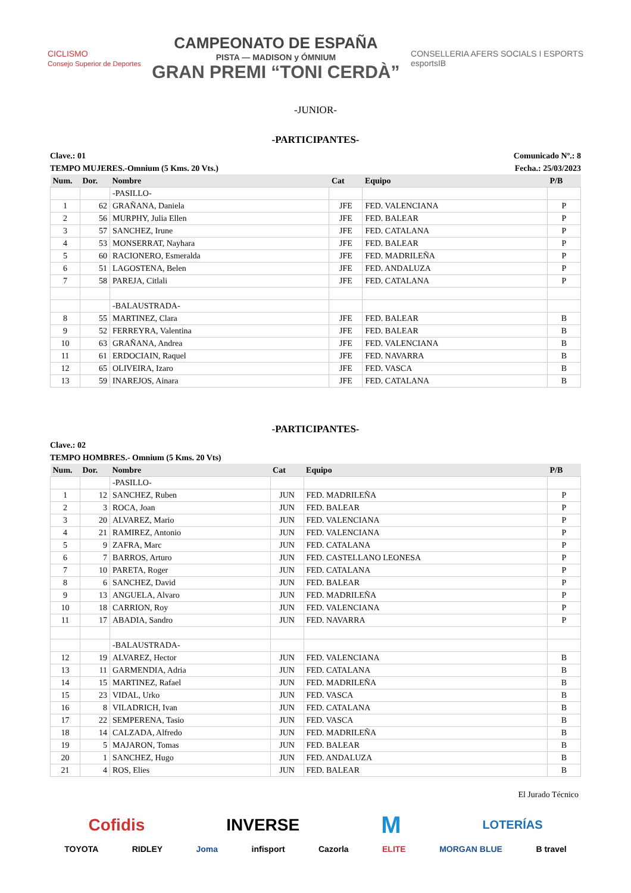CICLISMO
Consejo Superior de Deportes
CAMPEONATO DE ESPAÑA
PISTA — MADISON y ÓMNIUM
GRAN PREMI “TONI CERDÀ”
CONSELLERIA AFERS SOCIALS I ESPORTS
esportsIB
-JUNIOR-
-PARTICIPANTES-
Clave.: 01 Comunicado Nº.: 8
TEMPO MUJERES.-Omnium (5 Kms. 20 Vts.) Fecha.: 25/03/2023
| Num. | Dor. | Nombre | Cat | Equipo | P/B |
| --- | --- | --- | --- | --- | --- |
| | | -PASILLO- | | | |
| 1 | 62 | GRAÑANA, Daniela | JFE | FED. VALENCIANA | P |
| 2 | 56 | MURPHY, Julia Ellen | JFE | FED. BALEAR | P |
| 3 | 57 | SANCHEZ, Irune | JFE | FED. CATALANA | P |
| 4 | 53 | MONSERRAT, Nayhara | JFE | FED. BALEAR | P |
| 5 | 60 | RACIONERO, Esmeralda | JFE | FED. MADRILEÑA | P |
| 6 | 51 | LAGOSTENA, Belen | JFE | FED. ANDALUZA | P |
| 7 | 58 | PAREJA, Citlali | JFE | FED. CATALANA | P |
| | | -BALAUSTRADA- | | | |
| 8 | 55 | MARTINEZ, Clara | JFE | FED. BALEAR | B |
| 9 | 52 | FERREYRA, Valentina | JFE | FED. BALEAR | B |
| 10 | 63 | GRAÑANA, Andrea | JFE | FED. VALENCIANA | B |
| 11 | 61 | ERDOCIAIN, Raquel | JFE | FED. NAVARRA | B |
| 12 | 65 | OLIVEIRA, Izaro | JFE | FED. VASCA | B |
| 13 | 59 | INAREJOS, Ainara | JFE | FED. CATALANA | B |
-PARTICIPANTES-
Clave.: 02
TEMPO HOMBRES.- Omnium (5 Kms. 20 Vts)
| Num. | Dor. | Nombre | Cat | Equipo | P/B |
| --- | --- | --- | --- | --- | --- |
| | | -PASILLO- | | | |
| 1 | 12 | SANCHEZ, Ruben | JUN | FED. MADRILEÑA | P |
| 2 | 3 | ROCA, Joan | JUN | FED. BALEAR | P |
| 3 | 20 | ALVAREZ, Mario | JUN | FED. VALENCIANA | P |
| 4 | 21 | RAMIREZ, Antonio | JUN | FED. VALENCIANA | P |
| 5 | 9 | ZAFRA, Marc | JUN | FED. CATALANA | P |
| 6 | 7 | BARROS, Arturo | JUN | FED. CASTELLANO LEONESA | P |
| 7 | 10 | PARETA, Roger | JUN | FED. CATALANA | P |
| 8 | 6 | SANCHEZ, David | JUN | FED. BALEAR | P |
| 9 | 13 | ANGUELA, Alvaro | JUN | FED. MADRILEÑA | P |
| 10 | 18 | CARRION, Roy | JUN | FED. VALENCIANA | P |
| 11 | 17 | ABADIA, Sandro | JUN | FED. NAVARRA | P |
| | | -BALAUSTRADA- | | | |
| 12 | 19 | ALVAREZ, Hector | JUN | FED. VALENCIANA | B |
| 13 | 11 | GARMENDIA, Adria | JUN | FED. CATALANA | B |
| 14 | 15 | MARTINEZ, Rafael | JUN | FED. MADRILEÑA | B |
| 15 | 23 | VIDAL, Urko | JUN | FED. VASCA | B |
| 16 | 8 | VILADRICH, Ivan | JUN | FED. CATALANA | B |
| 17 | 22 | SEMPERENA, Tasio | JUN | FED. VASCA | B |
| 18 | 14 | CALZADA, Alfredo | JUN | FED. MADRILEÑA | B |
| 19 | 5 | MAJARON, Tomas | JUN | FED. BALEAR | B |
| 20 | 1 | SANCHEZ, Hugo | JUN | FED. ANDALUZA | B |
| 21 | 4 | ROS, Elies | JUN | FED. BALEAR | B |
El Jurado Técnico
Cofidis INVERSE M LOTERÍAS
TOYOTA RIDLEY Joma infisport Cazorla ELITE MORGAN BLUE B travel